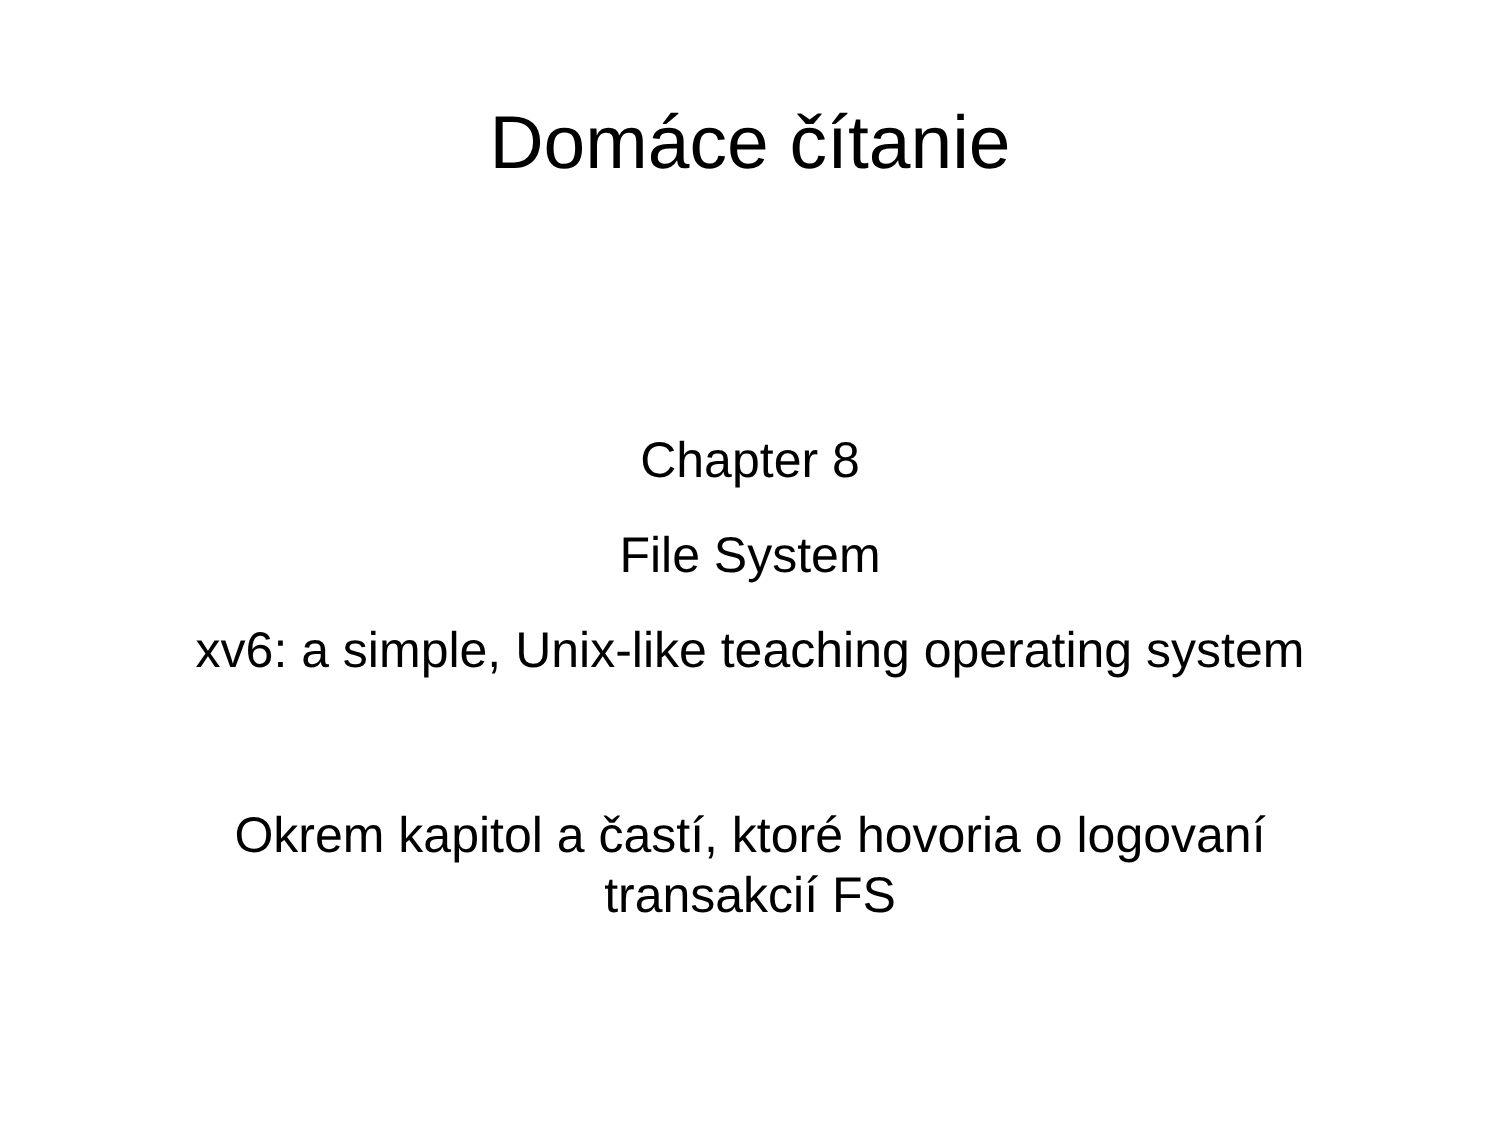Domáce čítanie
Chapter 8
File System
xv6: a simple, Unix-like teaching operating system
Okrem kapitol a častí, ktoré hovoria o logovaní
transakcií FS